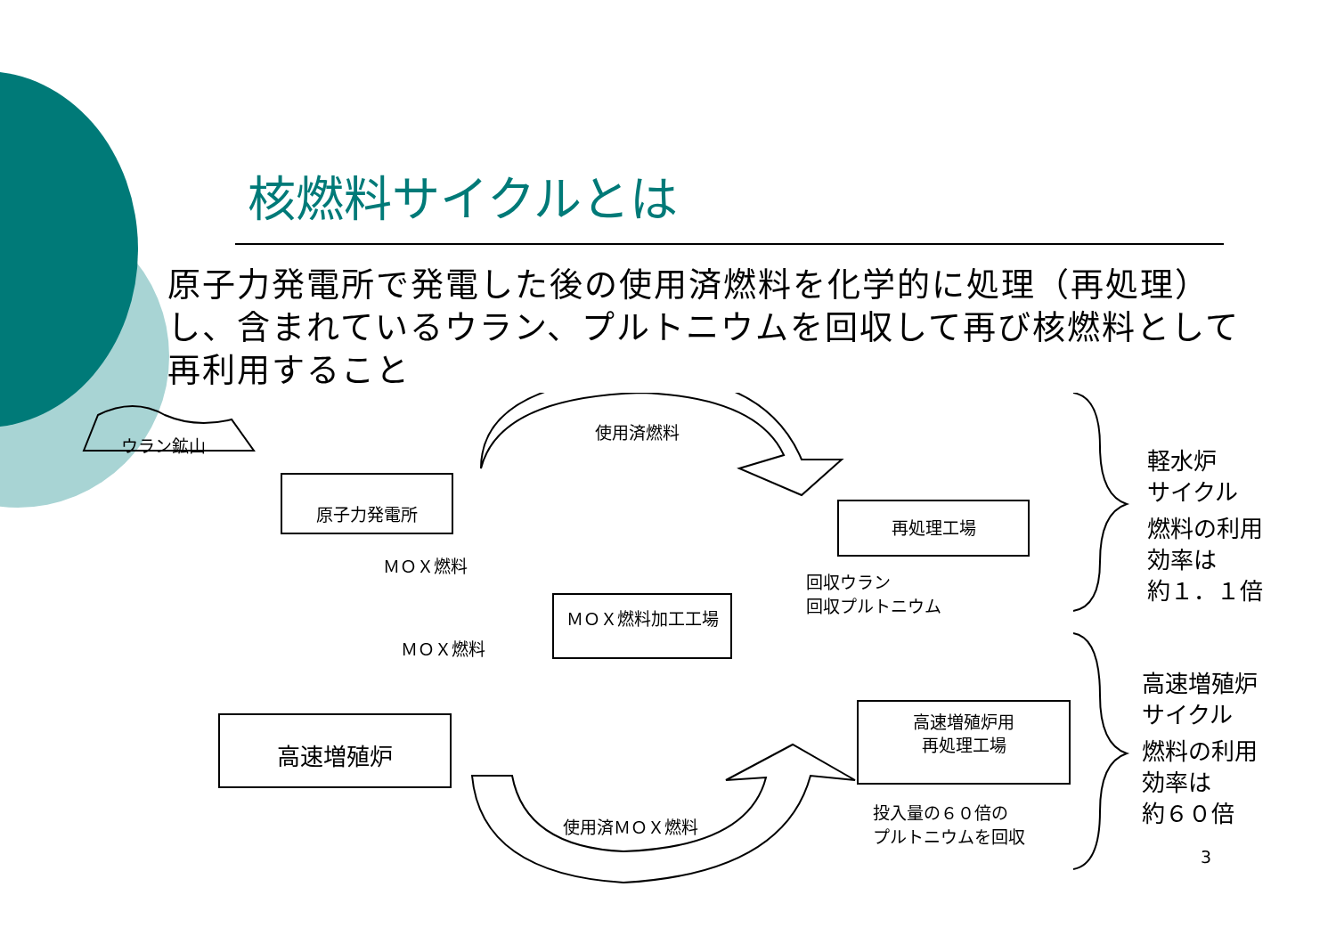核燃料サイクルとは
原子力発電所で発電した後の使用済燃料を化学的に処理（再処理）し、含まれているウラン、プルトニウムを回収して再び核燃料として再利用すること
ウラン鉱山
原子力発電所
使用済燃料
再処理工場
ＭＯＸ燃料
回収ウラン
回収プルトニウム
ＭＯＸ燃料加工工場
ＭＯＸ燃料
高速増殖炉
高速増殖炉用
再処理工場
使用済ＭＯＸ燃料
投入量の６０倍の
プルトニウムを回収
軽水炉
サイクル
燃料の利用
効率は
約１．１倍
高速増殖炉
サイクル
燃料の利用
効率は
約６０倍
3